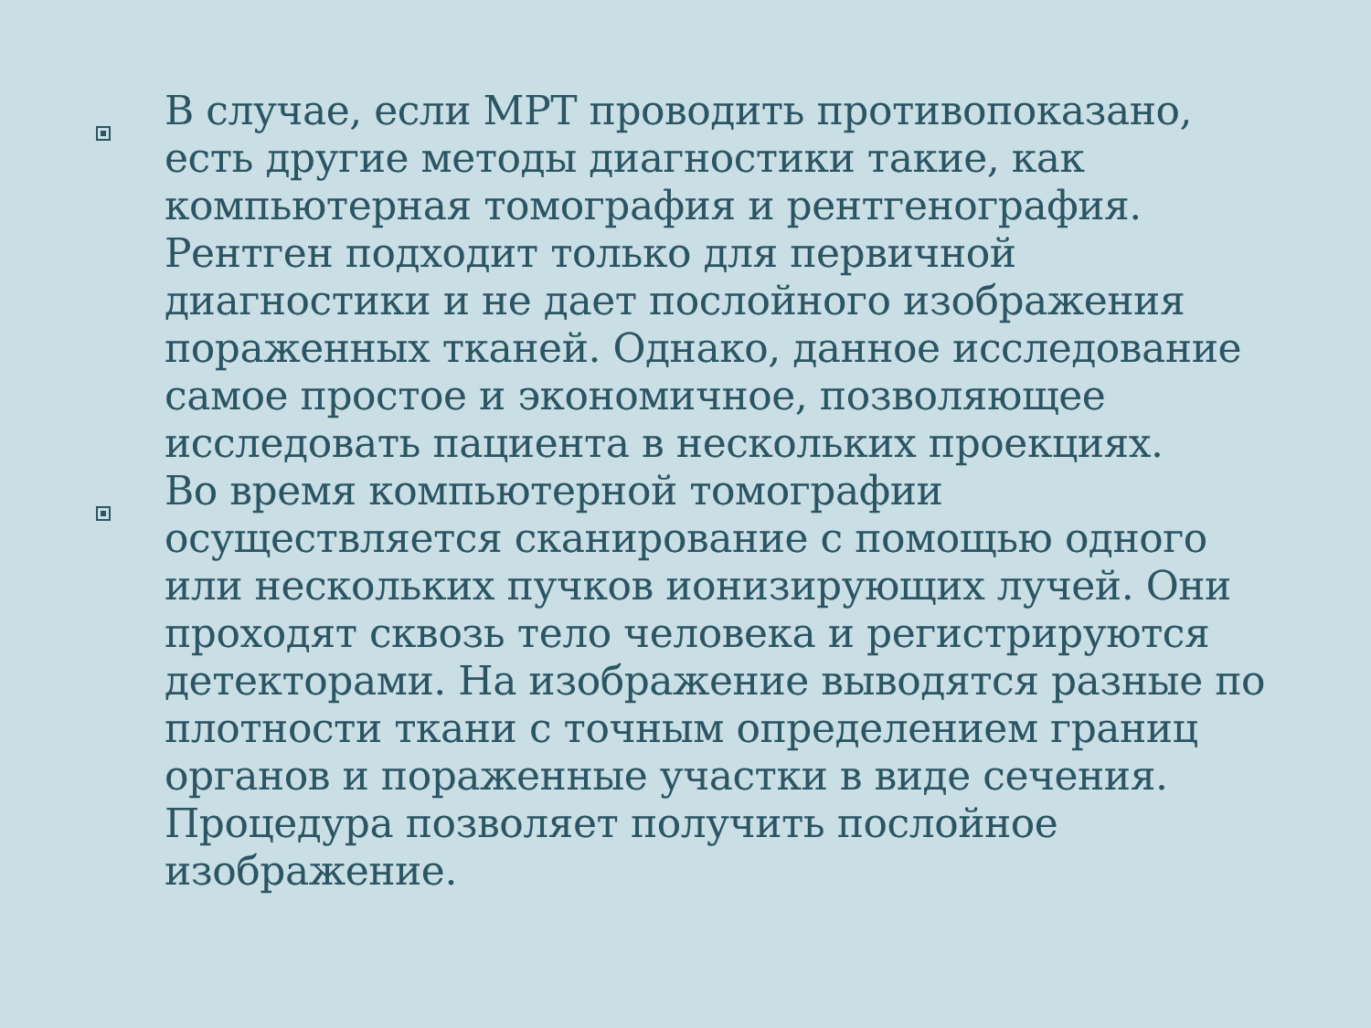В случае, если МРТ проводить противопоказано, есть другие методы диагностики такие, как компьютерная томография и рентгенография. Рентген подходит только для первичной диагностики и не дает послойного изображения пораженных тканей. Однако, данное исследование самое простое и экономичное, позволяющее исследовать пациента в нескольких проекциях.
Во время компьютерной томографии осуществляется сканирование с помощью одного или нескольких пучков ионизирующих лучей. Они проходят сквозь тело человека и регистрируются детекторами. На изображение выводятся разные по плотности ткани с точным определением границ органов и пораженные участки в виде сечения. Процедура позволяет получить послойное изображение.